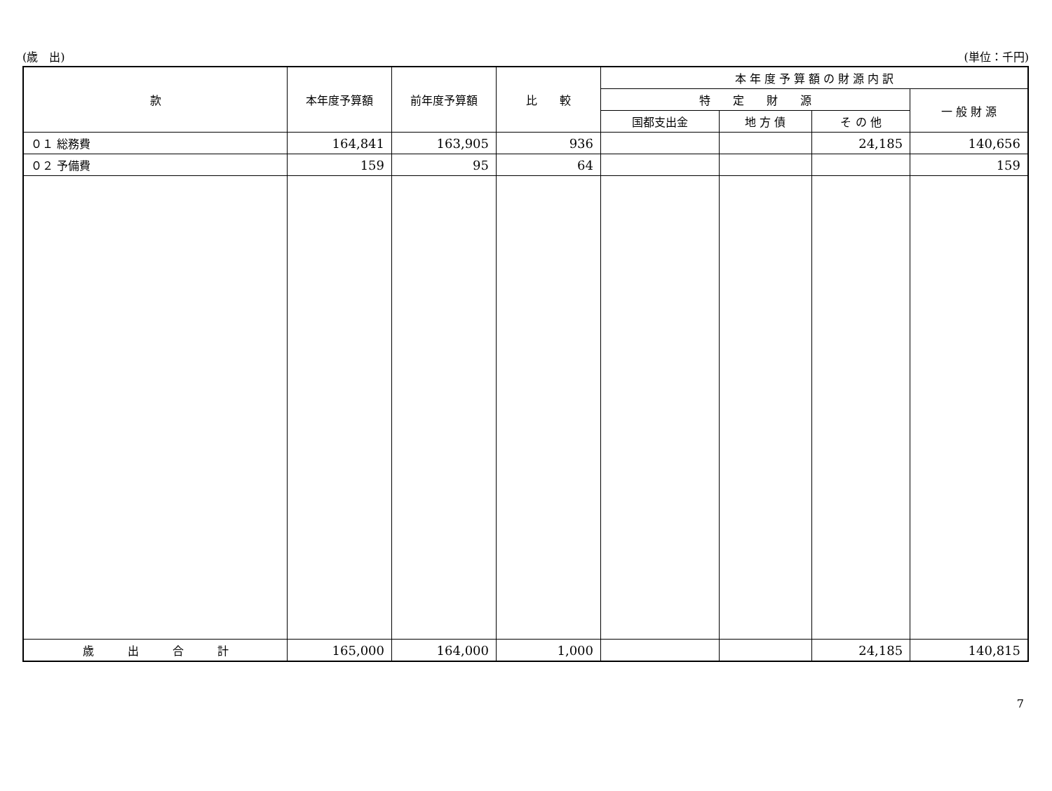(歳　出) (単位：千円)
| 款 | 本年度予算額 | 前年度予算額 | 比 較 | 本 年 度 予 算 額 の 財 源 内 訳 | | | |
| --- | --- | --- | --- | --- | --- | --- | --- |
| | | | | 特 定 財 源 | | | 一 般 財 源 |
| | | | | 国都支出金 | 地 方 債 | そ の 他 | |
| ０１ 総務費 | 164,841 | 163,905 | 936 | | | 24,185 | 140,656 |
| ０２ 予備費 | 159 | 95 | 64 | | | | 159 |
| 歳 出 合 計 | 165,000 | 164,000 | 1,000 | | | 24,185 | 140,815 |
7